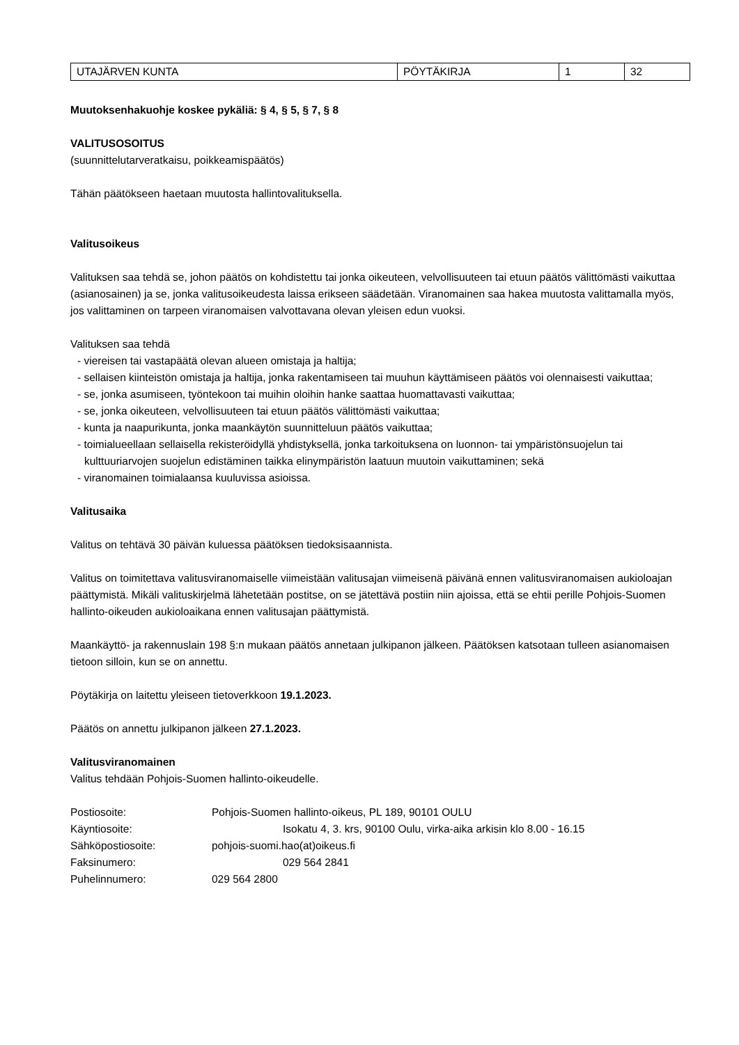| UTAJÄRVEN KUNTA | PÖYTÄKIRJA | 1 | 32 |
Muutoksenhakuohje koskee pykäliä: § 4, § 5, § 7, § 8
VALITUSOSOITUS
(suunnittelutarveratkaisu, poikkeamispäätös)
Tähän päätökseen haetaan muutosta hallintovalituksella.
Valitusoikeus
Valituksen saa tehdä se, johon päätös on kohdistettu tai jonka oikeuteen, velvollisuuteen tai etuun päätös välittömästi vaikuttaa (asianosainen) ja se, jonka valitusoikeudesta laissa erikseen säädetään. Viranomainen saa hakea muutosta valittamalla myös, jos valittaminen on tarpeen viranomaisen valvottavana olevan yleisen edun vuoksi.
Valituksen saa tehdä
- viereisen tai vastapäätä olevan alueen omistaja ja haltija;
- sellaisen kiinteistön omistaja ja haltija, jonka rakentamiseen tai muuhun käyttämiseen päätös voi olennaisesti vaikuttaa;
- se, jonka asumiseen, työntekoon tai muihin oloihin hanke saattaa huomattavasti vaikuttaa;
- se, jonka oikeuteen, velvollisuuteen tai etuun päätös välittömästi vaikuttaa;
- kunta ja naapurikunta, jonka maankäytön suunnitteluun päätös vaikuttaa;
- toimialueellaan sellaisella rekisteröidyllä yhdistyksellä, jonka tarkoituksena on luonnon- tai ympäristönsuojelun tai kulttuuriarvojen suojelun edistäminen taikka elinympäristön laatuun muutoin vaikuttaminen; sekä
- viranomainen toimialaansa kuuluvissa asioissa.
Valitusaika
Valitus on tehtävä 30 päivän kuluessa päätöksen tiedoksisaannista.
Valitus on toimitettava valitusviranomaiselle viimeistään valitusajan viimeisenä päivänä ennen valitusviranomaisen aukioloajan päättymistä. Mikäli valituskirjelmä lähetetään postitse, on se jätettävä postiin niin ajoissa, että se ehtii perille Pohjois-Suomen hallinto-oikeuden aukioloaikana ennen valitusajan päättymistä.
Maankäyttö- ja rakennuslain 198 §:n mukaan päätös annetaan julkipanon jälkeen. Päätöksen katsotaan tulleen asianomaisen tietoon silloin, kun se on annettu.
Pöytäkirja on laitettu yleiseen tietoverkkoon 19.1.2023.
Päätös on annettu julkipanon jälkeen 27.1.2023.
Valitusviranomainen
Valitus tehdään Pohjois-Suomen hallinto-oikeudelle.
| Postiosoite: | Pohjois-Suomen hallinto-oikeus, PL 189, 90101 OULU |
| Käyntiosoite: | Isokatu 4, 3. krs, 90100 Oulu, virka-aika arkisin klo 8.00 - 16.15 |
| Sähköpostiosoite: | pohjois-suomi.hao(at)oikeus.fi |
| Faksinumero: | 029 564 2841 |
| Puhelinnumero: | 029 564 2800 |